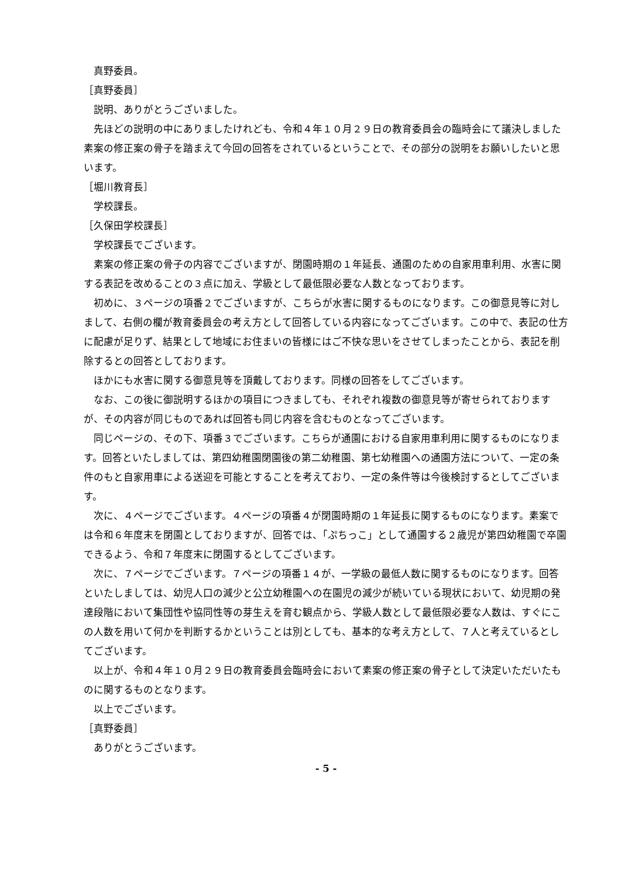真野委員。
［真野委員］
説明、ありがとうございました。
先ほどの説明の中にありましたけれども、令和４年１０月２９日の教育委員会の臨時会にて議決しました素案の修正案の骨子を踏まえて今回の回答をされているということで、その部分の説明をお願いしたいと思います。
［堀川教育長］
学校課長。
［久保田学校課長］
学校課長でございます。
素案の修正案の骨子の内容でございますが、閉園時期の１年延長、通園のための自家用車利用、水害に関する表記を改めることの３点に加え、学級として最低限必要な人数となっております。
初めに、３ページの項番２でございますが、こちらが水害に関するものになります。この御意見等に対しまして、右側の欄が教育委員会の考え方として回答している内容になってございます。この中で、表記の仕方に配慮が足りず、結果として地域にお住まいの皆様にはご不快な思いをさせてしまったことから、表記を削除するとの回答としております。
ほかにも水害に関する御意見等を頂戴しております。同様の回答をしてございます。
なお、この後に御説明するほかの項目につきましても、それぞれ複数の御意見等が寄せられておりますが、その内容が同じものであれば回答も同じ内容を含むものとなってございます。
同じページの、その下、項番３でございます。こちらが通園における自家用車利用に関するものになります。回答といたしましては、第四幼稚園閉園後の第二幼稚園、第七幼稚園への通園方法について、一定の条件のもと自家用車による送迎を可能とすることを考えており、一定の条件等は今後検討するとしてございます。
次に、４ページでございます。４ページの項番４が閉園時期の１年延長に関するものになります。素案では令和６年度末を閉園としておりますが、回答では、「ぷちっこ」として通園する２歳児が第四幼稚園で卒園できるよう、令和７年度末に閉園するとしてございます。
次に、７ページでございます。７ページの項番１４が、一学級の最低人数に関するものになります。回答といたしましては、幼児人口の減少と公立幼稚園への在園児の減少が続いている現状において、幼児期の発達段階において集団性や協同性等の芽生えを育む観点から、学級人数として最低限必要な人数は、すぐにこの人数を用いて何かを判断するかということは別としても、基本的な考え方として、７人と考えているとしてございます。
以上が、令和４年１０月２９日の教育委員会臨時会において素案の修正案の骨子として決定いただいたものに関するものとなります。
以上でございます。
［真野委員］
ありがとうございます。
- 5 -